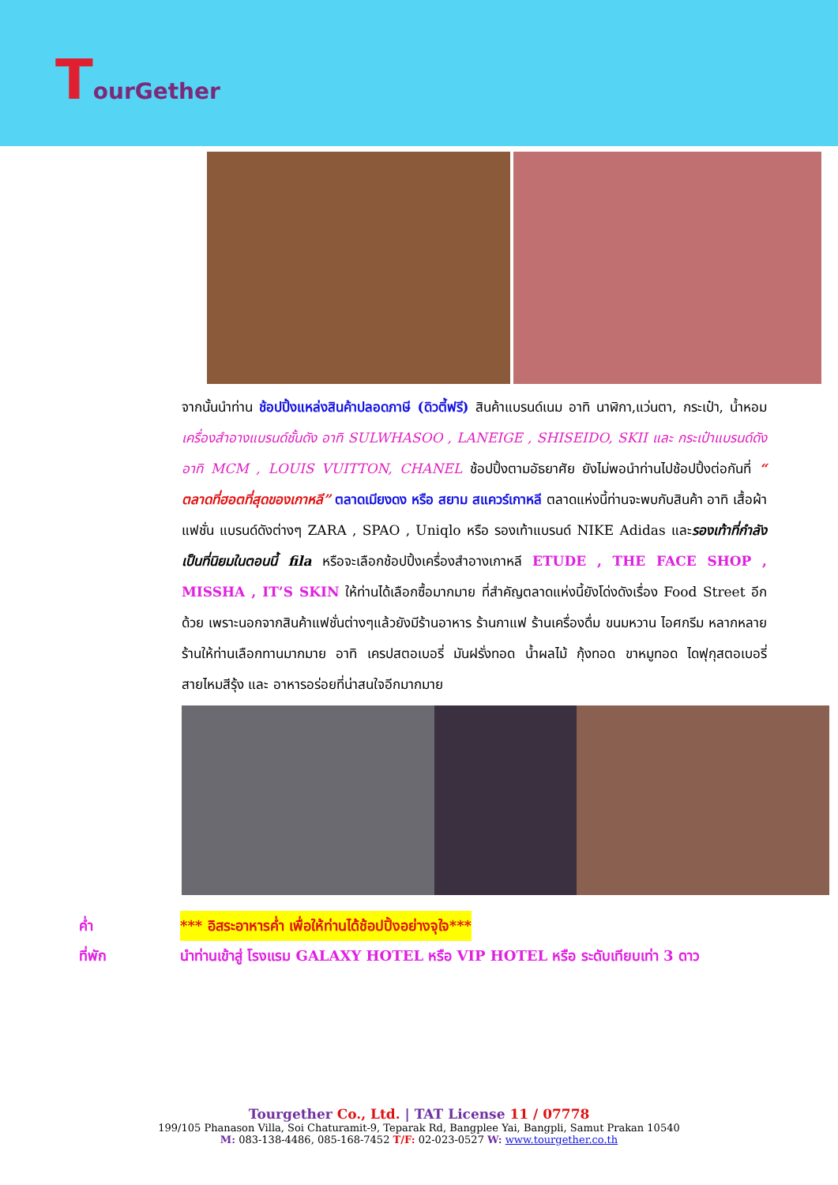TourGether
จากนั้นนำท่าน ช้อปปิ้งแหล่งสินค้าปลอดภาษี (ดิวตี้ฟรี) สินค้าแบรนด์เนม อาทิ นาฬิกา,แว่นตา, กระเป๋า, น้ำหอม เครื่องสำอางแบรนด์ชั้นดัง อาทิ SULWHASOO , LANEIGE , SHISEIDO, SKII และ กระเป๋าแบรนด์ดัง อาทิ MCM , LOUIS VUITTON, CHANEL ช้อปปิ้งตามอัธยาศัย ยังไม่พอนำท่านไปช้อปปิ้งต่อกันที่ “ ตลาดที่ฮอตที่สุดของเกาหลี” ตลาดเมียงดง หรือ สยาม สแควร์เกาหลี ตลาดแห่งนี้ท่านจะพบกับสินค้า อาทิ เสื้อผ้าแฟชั่น แบรนด์ดังต่างๆ ZARA , SPAO , Uniqlo หรือ รองเท้าแบรนด์ NIKE Adidas และรองเท้าที่กำลังเป็นที่นิยมในตอนนี้ fila หรือจะเลือกช้อปปิ้งเครื่องสำอางเกาหลี ETUDE , THE FACE SHOP , MISSHA , IT’S SKIN ให้ท่านได้เลือกซื้อมากมาย ที่สำคัญตลาดแห่งนี้ยังโด่งดังเรื่อง Food Street อีกด้วย เพราะนอกจากสินค้าแฟชั่นต่างๆแล้วยังมีร้านอาหาร ร้านกาแฟ ร้านเครื่องดื่ม ขนมหวาน ไอศกรีม หลากหลายร้านให้ท่านเลือกทานมากมาย อาทิ เครปสตอเบอรี่ มันฝรั่งทอด น้ำผลไม้ กุ้งทอด ขาหมูทอด ไดฟุกุสตอเบอรี่ สายไหมสีรุ้ง และ อาหารอร่อยที่น่าสนใจอีกมากมาย
ค่ำ *** อิสระอาหารค่ำ เพื่อให้ท่านได้ช้อปปิ้งอย่างจุใจ***
ที่พัก นำท่านเข้าสู่ โรงแรม GALAXY HOTEL หรือ VIP HOTEL หรือ ระดับเทียบเท่า 3 ดาว
Tourgether Co., Ltd. | TAT License 11 / 07778
199/105 Phanason Villa, Soi Chaturamit-9, Teparak Rd, Bangplee Yai, Bangpli, Samut Prakan 10540
M: 083-138-4486, 085-168-7452 T/F: 02-023-0527 W: www.tourgether.co.th